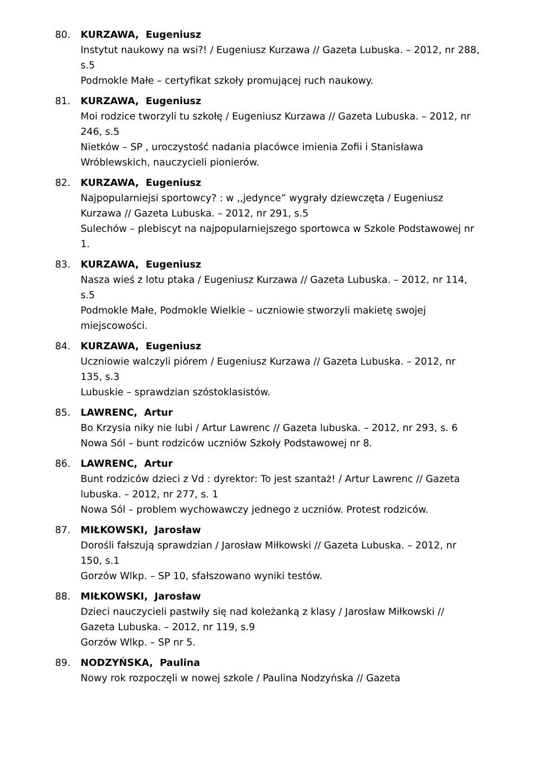80. KURZAWA, Eugeniusz
Instytut naukowy na wsi?! / Eugeniusz Kurzawa // Gazeta Lubuska. – 2012, nr 288, s.5
Podmokle Małe – certyfikat szkoły promującej ruch naukowy.
81. KURZAWA, Eugeniusz
Moi rodzice tworzyli tu szkołę / Eugeniusz Kurzawa // Gazeta Lubuska. – 2012, nr 246, s.5
Nietków – SP , uroczystość nadania placówce imienia Zofii i Stanisława Wróblewskich, nauczycieli pionierów.
82. KURZAWA, Eugeniusz
Najpopularniejsi sportowcy? : w ,,jedynce” wygrały dziewczęta / Eugeniusz Kurzawa // Gazeta Lubuska. – 2012, nr 291, s.5
Sulechów – plebiscyt na najpopularniejszego sportowca w Szkole Podstawowej nr 1.
83. KURZAWA, Eugeniusz
Nasza wieś z lotu ptaka / Eugeniusz Kurzawa // Gazeta Lubuska. – 2012, nr 114, s.5
Podmokle Małe, Podmokle Wielkie – uczniowie stworzyli makietę swojej miejscowości.
84. KURZAWA, Eugeniusz
Uczniowie walczyli piórem / Eugeniusz Kurzawa // Gazeta Lubuska. – 2012, nr 135, s.3
Lubuskie – sprawdzian szóstoklasistów.
85. LAWRENC, Artur
Bo Krzysia niky nie lubi / Artur Lawrenc // Gazeta lubuska. – 2012, nr 293, s. 6
Nowa Sól – bunt rodziców uczniów Szkoły Podstawowej nr 8.
86. LAWRENC, Artur
Bunt rodziców dzieci z Vd : dyrektor: To jest szantaż! / Artur Lawrenc // Gazeta lubuska. – 2012, nr 277, s. 1
Nowa Sól – problem wychowawczy jednego z uczniów. Protest rodziców.
87. MIŁKOWSKI, Jarosław
Dorośli fałszują sprawdzian / Jarosław Miłkowski // Gazeta Lubuska. – 2012, nr 150, s.1
Gorzów Wlkp. – SP 10, sfałszowano wyniki testów.
88. MIŁKOWSKI, Jarosław
Dzieci nauczycieli pastwiły się nad koleżanką z klasy / Jarosław Miłkowski // Gazeta Lubuska. – 2012, nr 119, s.9
Gorzów Wlkp. – SP nr 5.
89. NODZYŃSKA, Paulina
Nowy rok rozpoczęli w nowej szkole / Paulina Nodzyńska // Gazeta